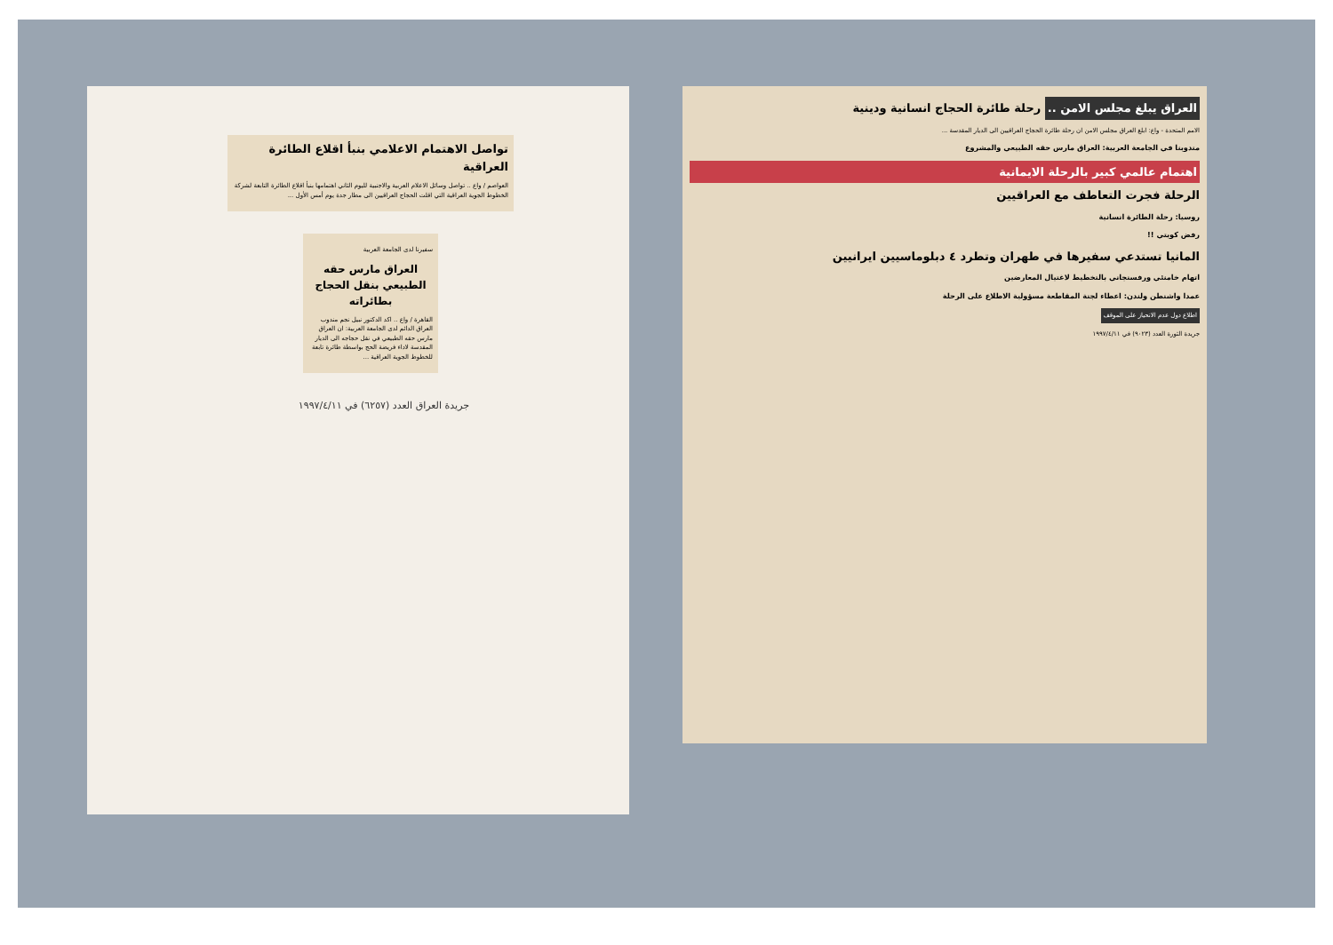تواصل الاهتمام الاعلامي بنبأ اقلاع الطائرة العراقية
العواصم / واع .. تواصل وسائل الاعلام العربية والاجنبية لليوم الثاني اهتمامها بنبأ اقلاع الطائرة التابعة لشركة الخطوط الجوية العراقية التي اقلت الحجاج العراقيين الى مطار جدة يوم أمس الأول ...
سفيرنا لدى الجامعة العربية
العراق مارس حقه الطبيعي بنقل الحجاج بطائراته
القاهرة / واع .. اكد الدكتور نبيل نجم مندوب العراق الدائم لدى الجامعة العربية: ان العراق مارس حقه الطبيعي في نقل حجاجه الى الديار المقدسة لاداء فريضة الحج بواسطة طائرة تابعة للخطوط الجوية العراقية ...
جريدة العراق العدد (٦٢٥٧) في ١٩٩٧/٤/١١
العراق يبلغ مجلس الامن .. رحلة طائرة الحجاج انسانية ودينية
الامم المتحدة - واع: ابلغ العراق مجلس الامن ان رحلة طائرة الحجاج العراقيين الى الديار المقدسة ...
مندوبنا في الجامعة العربية: العراق مارس حقه الطبيعي والمشروع
اهتمام عالمي كبير بالرحلة الايمانية
الرحلة فجرت التعاطف مع العراقيين
روسيا: رحلة الطائرة انسانية
رفض كويتي !!
المانيا تستدعي سفيرها في طهران وتطرد ٤ دبلوماسيين ايرانيين
اتهام خامنئي ورفسنجاني بالتخطيط لاغتيال المعارضين
عمدا واشنطن ولندن: اعطاء لجنة المقاطعة مسؤولية الاطلاع على الرحلة
اطلاع دول عدم الانحياز على الموقف
جريدة الثورة العدد (٩٠٢٣) في ١٩٩٧/٤/١١